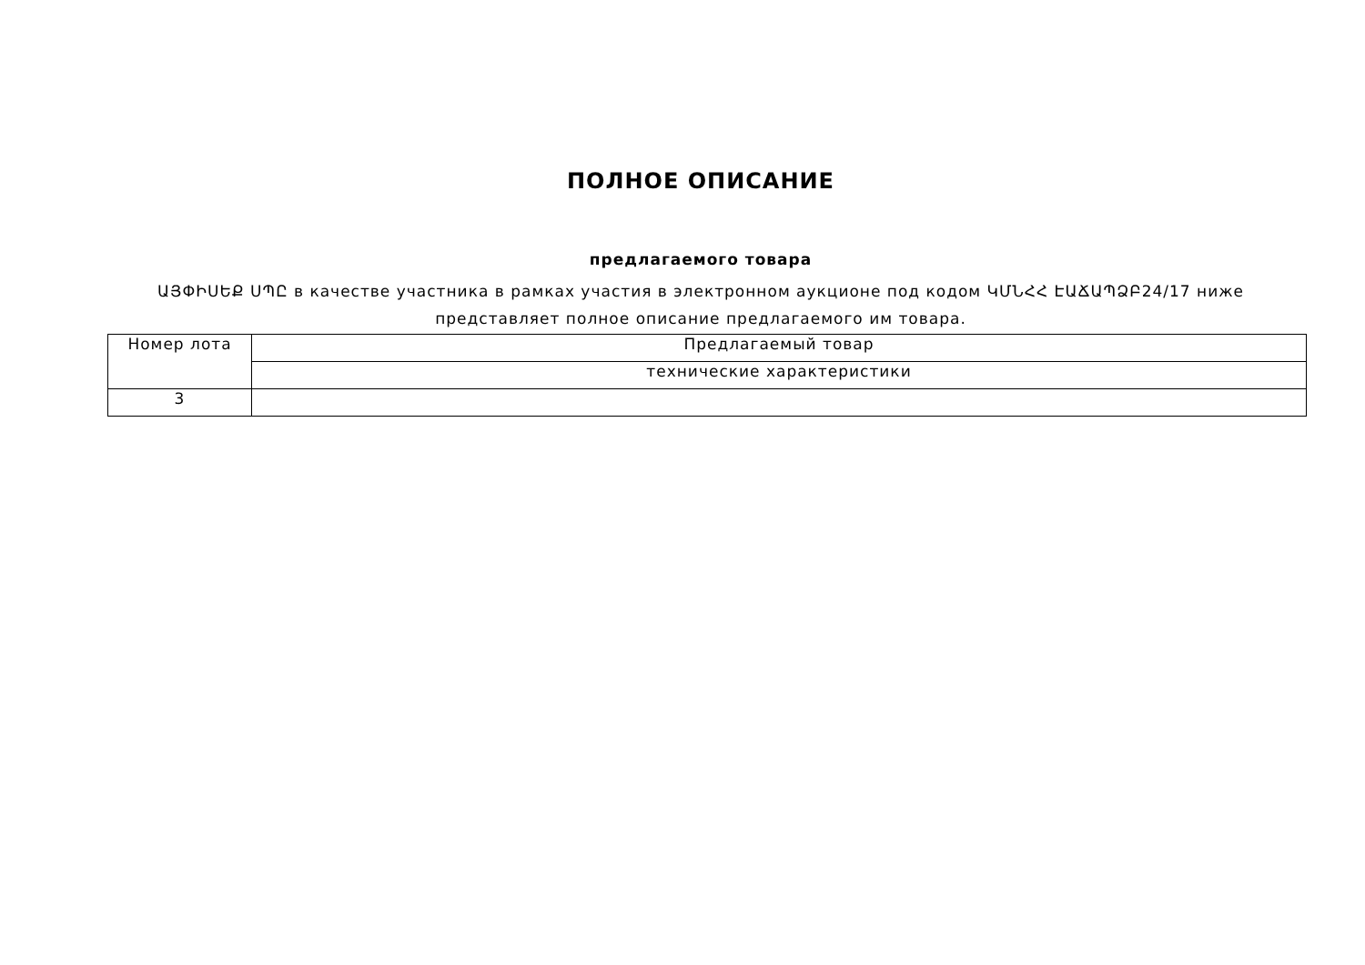ПОЛНОЕ ОПИСАНИЕ
предлагаемого товара
ԱՅՓԻՍԵՔ ՍՊԸ в качестве участника в рамках участия в электронном аукционе под кодом ԿՄՆՀՀ ԷԱՃԱՊՁԲ24/17 ниже представляет полное описание предлагаемого им товара.
| Номер лота | Предлагаемый товар |
| --- | --- |
| | технические характеристики |
| 3 | |